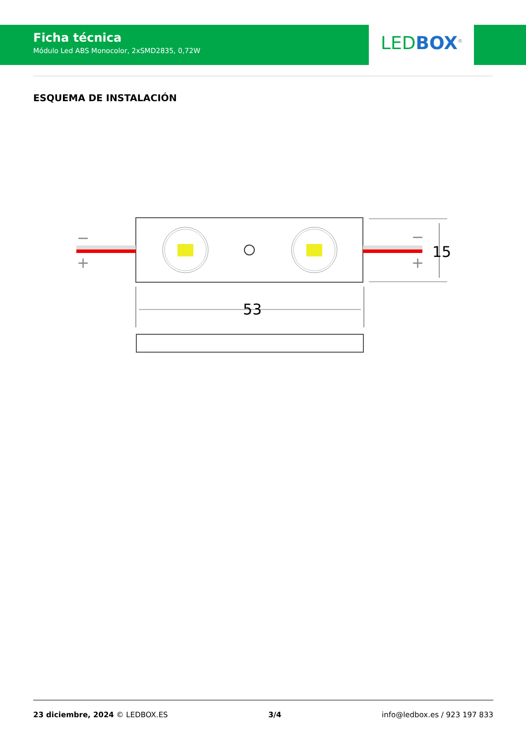Ficha técnica
Módulo Led ABS Monocolor, 2xSMD2835, 0,72W
LED BOX<sup>®</sup>
ESQUEMA DE INSTALACIÓN
−
+
−
+
15
53
23 diciembre, 2024 © LEDBOX.ES 3/4 info@ledbox.es / 923 197 833